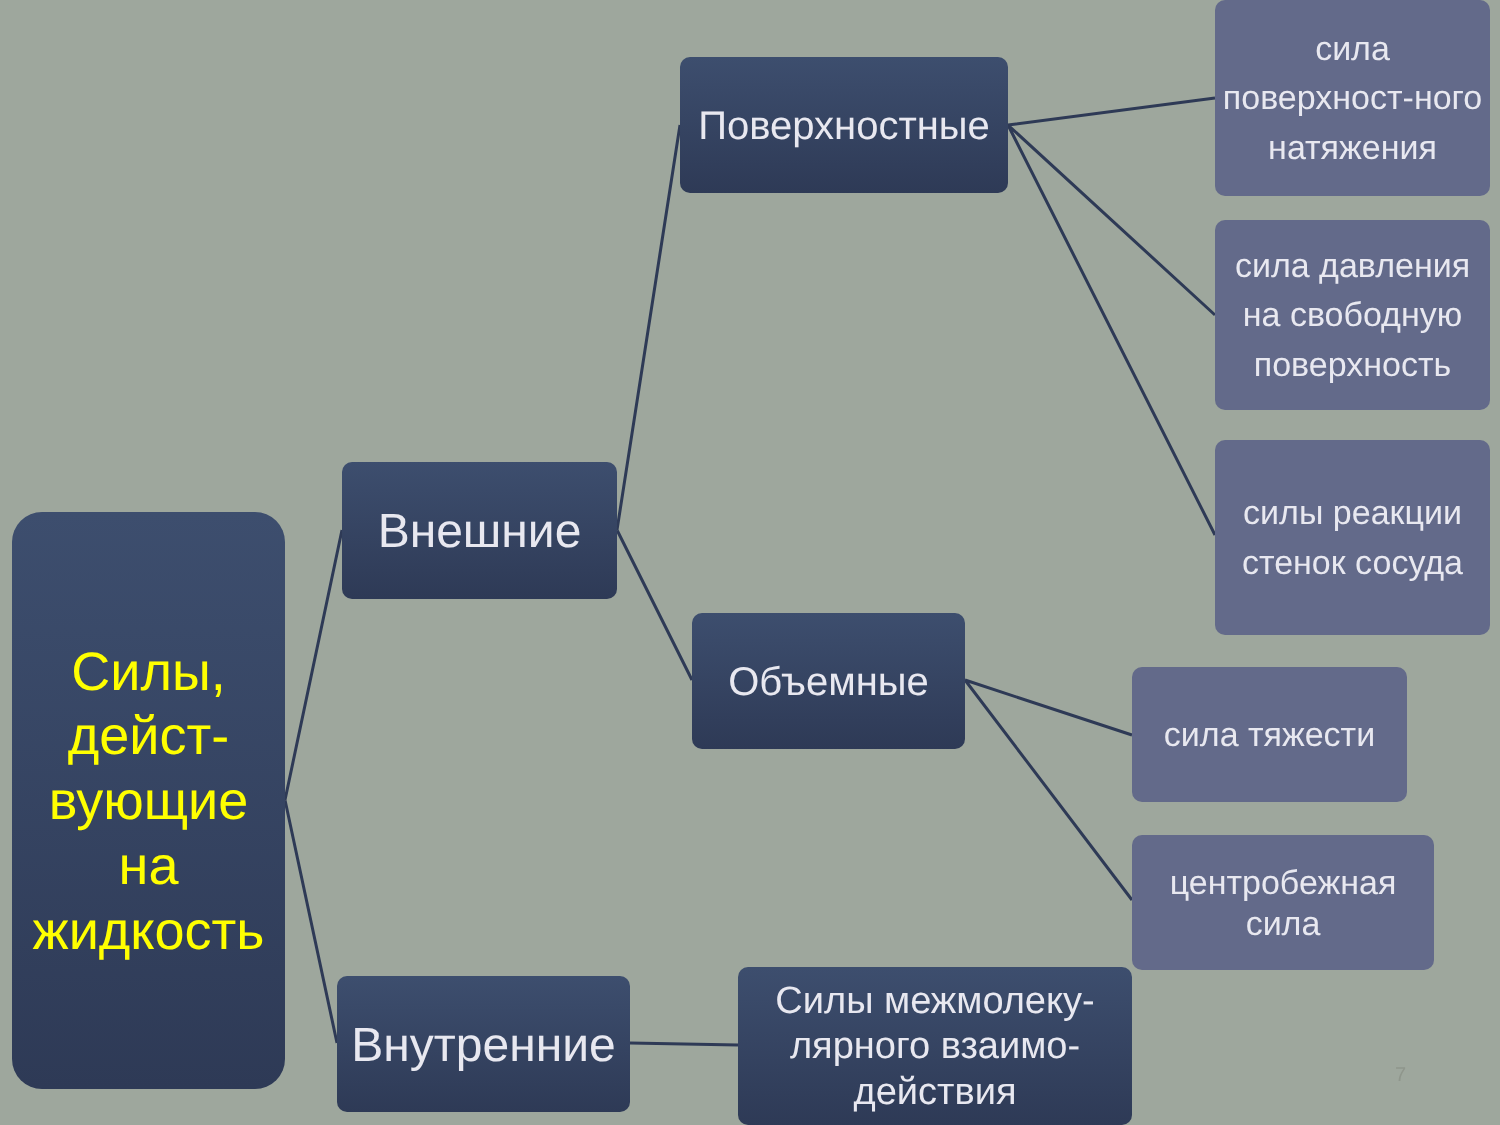Силы, дейст-вующие на жидкость
Внешние
Поверхностные
Объемные
Внутренние
Силы межмолеку-лярного взаимо-действия
сила поверхност-ного натяжения
сила давления на свободную поверхность
силы реакции стенок сосуда
сила тяжести
центробежная сила
7